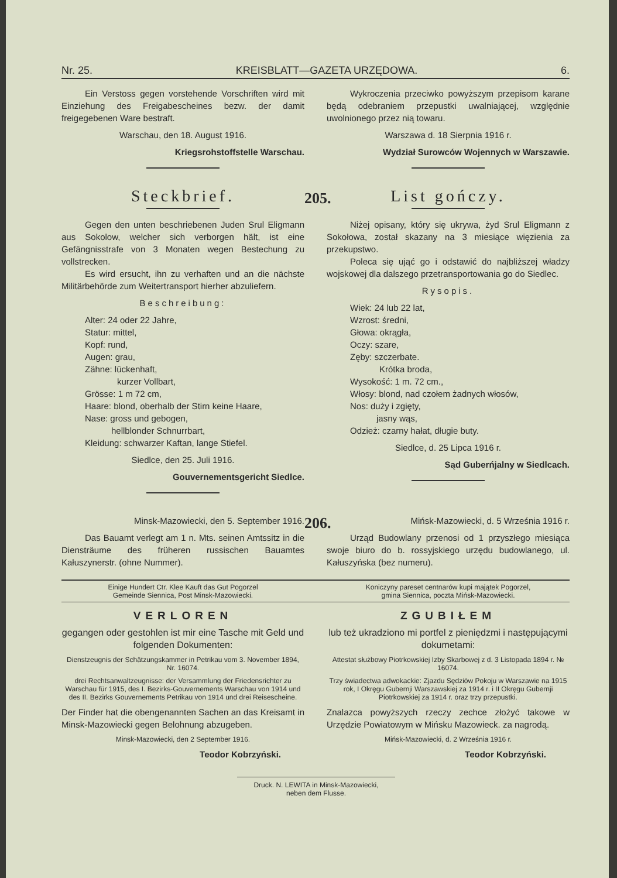Nr. 25. KREISBLATT—GAZETA URZĘDOWA. 6.
Ein Verstoss gegen vorstehende Vorschriften wird mit Einziehung des Freigabescheines bezw. der damit freigegebenen Ware bestraft.
Warschau, den 18. August 1916.
Kriegsrohstoffstelle Warschau.
Wykroczenia przeciwko powyższym przepisom karane będą odebraniem przepustki uwalniającej, względnie uwolnionego przez nią towaru.
Warszawa d. 18 Sierpnia 1916 r.
Wydział Surowców Wojennych w Warszawie.
Steckbrief.
Gegen den unten beschriebenen Juden Srul Eligmann aus Sokolow, welcher sich verborgen hält, ist eine Gefängnisstrafe von 3 Monaten wegen Bestechung zu vollstrecken.
Es wird ersucht, ihn zu verhaften und an die nächste Militärbehörde zum Weitertransport hierher abzuliefern.
Beschreibung:
Alter: 24 oder 22 Jahre,
Statur: mittel,
Kopf: rund,
Augen: grau,
Zähne: lückenhaft,
kurzer Vollbart,
Grösse: 1 m 72 cm,
Haare: blond, oberhalb der Stirn keine Haare,
Nase: gross und gebogen,
hellblonder Schnurrbart,
Kleidung: schwarzer Kaftan, lange Stiefel.
Siedlce, den 25. Juli 1916.
Gouvernementsgericht Siedlce.
205.
List gończy.
Niżej opisany, który się ukrywa, żyd Srul Eligmann z Sokołowa, został skazany na 3 miesiące więzienia za przekupstwo.
Poleca się ująć go i odstawić do najbliższej władzy wojskowej dla dalszego przetransportowania go do Siedlec.
Rysopis.
Wiek: 24 lub 22 lat,
Wzrost: średni,
Głowa: okrągła,
Oczy: szare,
Zęby: szczerbate.
Krótka broda,
Wysokość: 1 m. 72 cm.,
Włosy: blond, nad czołem żadnych włosów,
Nos: duży i zgięty,
jasny wąs,
Odzież: czarny hałat, długie buty.
Siedlce, d. 25 Lipca 1916 r.
Sąd Guberńjalny w Siedlcach.
Minsk-Mazowiecki, den 5. September 1916.
Das Bauamt verlegt am 1 n. Mts. seinen Amtssitz in die Diensträume des früheren russischen Bauamtes Kałuszynerstr. (ohne Nummer).
206.
Mińsk-Mazowiecki, d. 5 Września 1916 r.
Urząd Budowlany przenosi od 1 przyszłego miesiąca swoje biuro do b. rossyjskiego urzędu budowlanego, ul. Kałuszyńska (bez numeru).
Einige Hundert Ctr. Klee Kauft das Gut Pogorzel
Gemeinde Siennica, Post Minsk-Mazowiecki.
Koniczyny pareset centnarów kupi majątek Pogorzel,
gmina Siennica, poczta Mińsk-Mazowiecki.
VERLOREN
gegangen oder gestohlen ist mir eine Tasche mit Geld und folgenden Dokumenten:
Dienstzeugnis der Schätzungskammer in Petrikau vom 3. November 1894, Nr. 16074.
drei Rechtsanwaltzeugnisse: der Versammlung der Friedensrichter zu Warschau für 1915, des I. Bezirks-Gouvernements Warschau von 1914 und des II. Bezirks Gouvernements Petrikau von 1914 und drei Reisescheine.
Der Finder hat die obengenannten Sachen an das Kreisamt in Minsk-Mazowiecki gegen Belohnung abzugeben.
Minsk-Mazowiecki, den 2 September 1916.
Teodor Kobrzyński.
ZGUBIŁEM
lub też ukradziono mi portfel z pieniędzmi i następującymi dokumetami:
Attestat służbowy Piotrkowskiej Izby Skarbowej z d. 3 Listopada 1894 r. № 16074.
Trzy świadectwa adwokackie: Zjazdu Sędziów Pokoju w Warszawie na 1915 rok, I Okręgu Gubernji Warszawskiej za 1914 r. i II Okręgu Gubernji Piotrkowskiej za 1914 r. oraz trzy przepustki.
Znalazca powyższych rzeczy zechce złożyć takowe w Urzędzie Powiatowym w Mińsku Mazowieck. za nagrodą.
Mińsk-Mazowiecki, d. 2 Września 1916 r.
Teodor Kobrzyński.
Druck. N. LEWITA in Minsk-Mazowiecki,
neben dem Flusse.